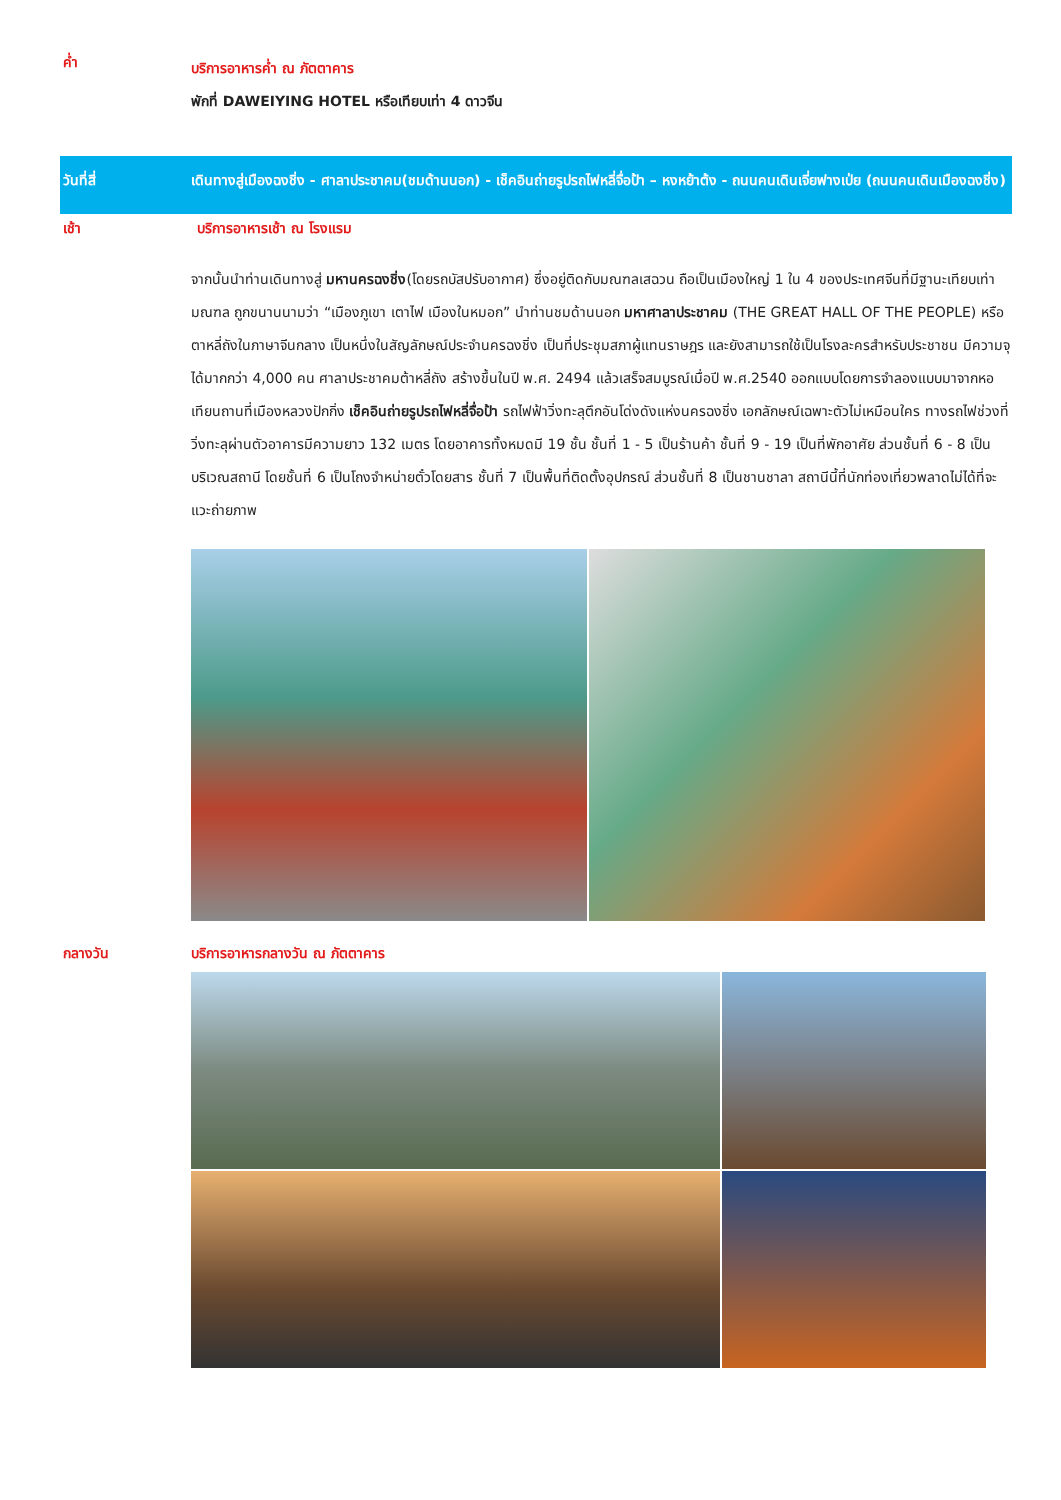ค่ำ
บริการอาหารค่ำ ณ ภัตตาคาร
พักที่ DAWEIYING HOTEL หรือเทียบเท่า 4 ดาวจีน
วันที่สี่ เดินทางสู่เมืองฉงชิ่ง - ศาลาประชาคม(ชมด้านนอก) - เช็คอินถ่ายรูปรถไฟหลี่จื่อป้า – หงหย้าต้ง - ถนนคนเดินเจี่ยฟางเป่ย (ถนนคนเดินเมืองฉงชิ่ง)
เช้า บริการอาหารเช้า ณ โรงแรม
จากนั้นนำท่านเดินทางสู่ มหานครฉงชิ่ง(โดยรถบัสปรับอากาศ) ซึ่งอยู่ติดกับมณฑลเสฉวน ถือเป็นเมืองใหญ่ 1 ใน 4 ของประเทศจีนที่มีฐานะเทียบเท่ามณฑล ถูกขนานนามว่า “เมืองภูเขา เตาไฟ เมืองในหมอก” นำท่านชมด้านนอก มหาศาลาประชาคม (THE GREAT HALL OF THE PEOPLE) หรือตาหลี่ถังในภาษาจีนกลาง เป็นหนึ่งในสัญลักษณ์ประจำนครฉงชิ่ง เป็นที่ประชุมสภาผู้แทนราษฎร และยังสามารถใช้เป็นโรงละครสำหรับประชาชน มีความจุได้มากกว่า 4,000 คน ศาลาประชาคมต้าหลี่ถัง สร้างขึ้นในปี พ.ศ. 2494 แล้วเสร็จสมบูรณ์เมื่อปี พ.ศ.2540 ออกแบบโดยการจำลองแบบมาจากหอเทียนถานที่เมืองหลวงปักกิ่ง เช็คอินถ่ายรูปรถไฟหลี่จื่อป้า รถไฟฟ้าวิ่งทะลุตึกอันโด่งดังแห่งนครฉงชิ่ง เอกลักษณ์เฉพาะตัวไม่เหมือนใคร ทางรถไฟช่วงที่วิ่งทะลุผ่านตัวอาคารมีความยาว 132 เมตร โดยอาคารทั้งหมดมี 19 ชั้น ชั้นที่ 1 - 5 เป็นร้านค้า ชั้นที่ 9 - 19 เป็นที่พักอาศัย ส่วนชั้นที่ 6 - 8 เป็นบริเวณสถานี โดยชั้นที่ 6 เป็นโถงจำหน่ายตั๋วโดยสาร ชั้นที่ 7 เป็นพื้นที่ติดตั้งอุปกรณ์ ส่วนชั้นที่ 8 เป็นชานชาลา สถานีนี้ที่นักท่องเที่ยวพลาดไม่ได้ที่จะแวะถ่ายภาพ
กลางวัน บริการอาหารกลางวัน ณ ภัตตาคาร